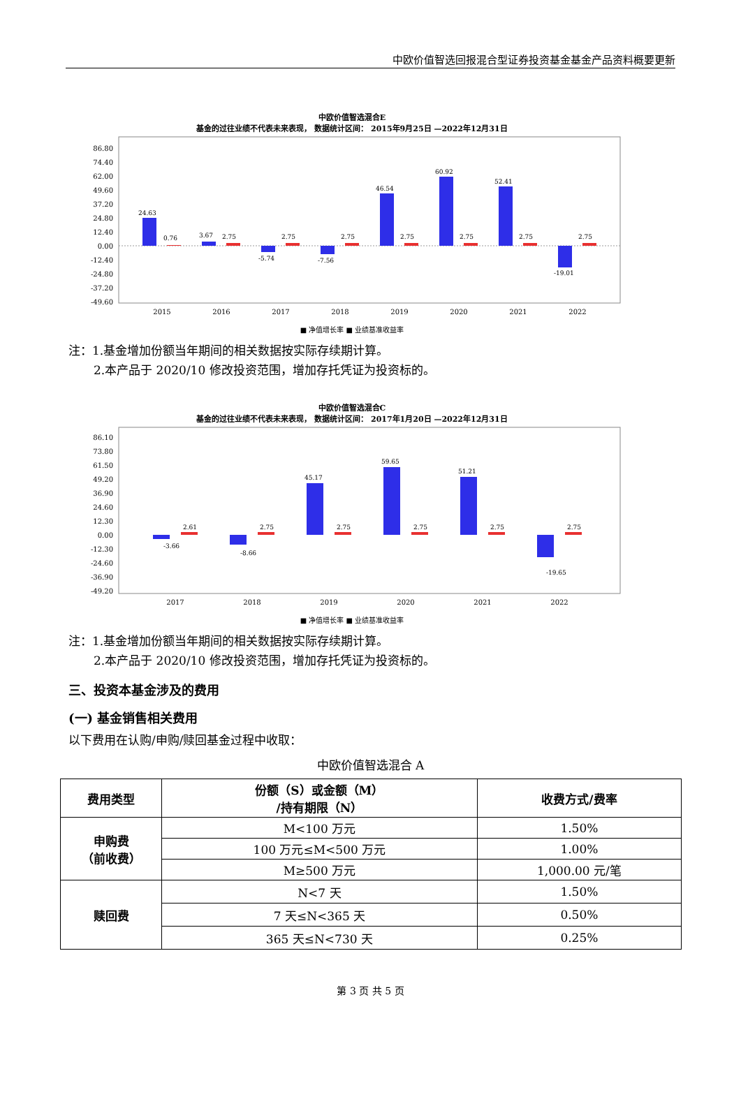中欧价值智选回报混合型证券投资基金基金产品资料概要更新
中欧价值智选混合E
基金的过往业绩不代表未来表现， 数据统计区间： 2015年9月25日 —2022年12月31日
86.80
74.40
62.00
49.60
37.20
24.80
12.40
0.00
-12.40
-24.80
-37.20
-49.60
24.63
0.76
3.67
2.75
-5.74
2.75
-7.56
2.75
46.54
2.75
60.92
2.75
52.41
2.75
-19.01
2.75
2015
2016
2017
2018
2019
2020
2021
2022
■ 净值增长率 ■ 业绩基准收益率
注：1.基金增加份额当年期间的相关数据按实际存续期计算。
2.本产品于 2020/10 修改投资范围，增加存托凭证为投资标的。
中欧价值智选混合C
基金的过往业绩不代表未来表现， 数据统计区间： 2017年1月20日 —2022年12月31日
86.10
73.80
61.50
49.20
36.90
24.60
12.30
0.00
-12.30
-24.60
-36.90
-49.20
-3.66
2.61
-8.66
2.75
45.17
2.75
59.65
2.75
51.21
2.75
-19.65
2.75
2017
2018
2019
2020
2021
2022
■ 净值增长率 ■ 业绩基准收益率
注：1.基金增加份额当年期间的相关数据按实际存续期计算。
2.本产品于 2020/10 修改投资范围，增加存托凭证为投资标的。
三、投资本基金涉及的费用
(一) 基金销售相关费用
以下费用在认购/申购/赎回基金过程中收取：
中欧价值智选混合 A
| 费用类型 | 份额（S）或金额（M） /持有期限（N） | 收费方式/费率 |
| --- | --- | --- |
| 申购费 （前收费） | M<100 万元 | 1.50% |
| | 100 万元≤M<500 万元 | 1.00% |
| | M≥500 万元 | 1,000.00 元/笔 |
| 赎回费 | N<7 天 | 1.50% |
| | 7 天≤N<365 天 | 0.50% |
| | 365 天≤N<730 天 | 0.25% |
第 3 页 共 5 页